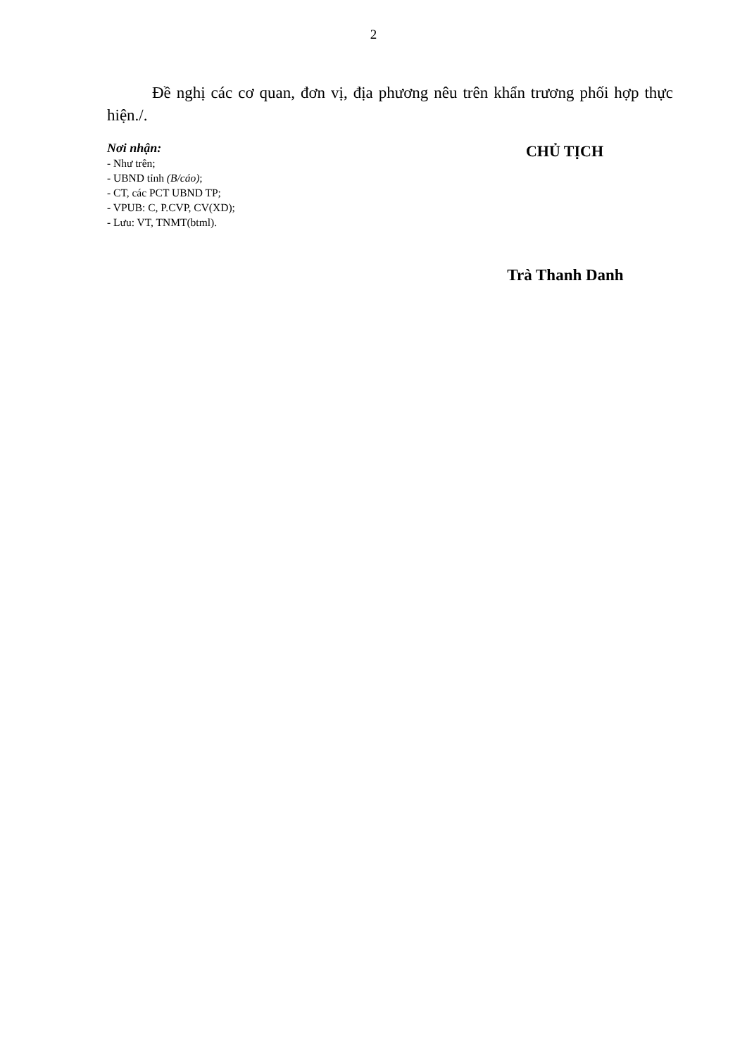2
Đề nghị các cơ quan, đơn vị, địa phương nêu trên khẩn trương phối hợp thực hiện./.
Nơi nhận:
- Như trên;
- UBND tỉnh (B/cáo);
- CT, các PCT UBND TP;
- VPUB: C, P.CVP, CV(XD);
- Lưu: VT, TNMT(btml).
CHỦ TỊCH
Trà Thanh Danh